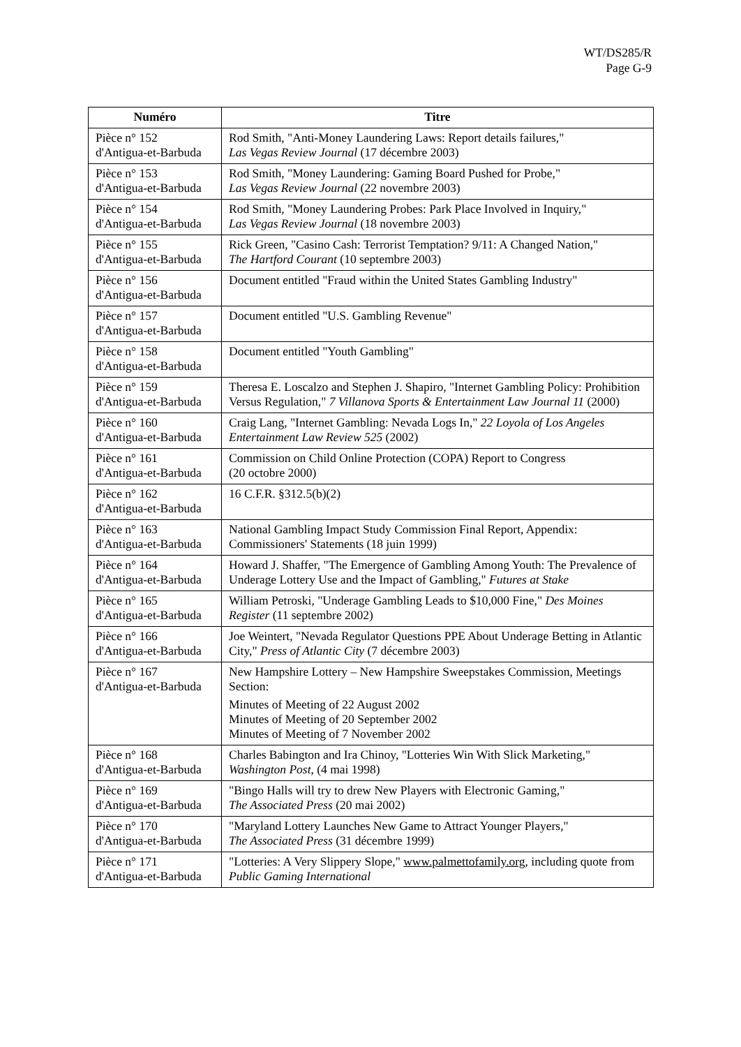WT/DS285/R
Page G-9
| Numéro | Titre |
| --- | --- |
| Pièce n° 152 d'Antigua-et-Barbuda | Rod Smith, "Anti-Money Laundering Laws: Report details failures," Las Vegas Review Journal (17 décembre 2003) |
| Pièce n° 153 d'Antigua-et-Barbuda | Rod Smith, "Money Laundering: Gaming Board Pushed for Probe," Las Vegas Review Journal (22 novembre 2003) |
| Pièce n° 154 d'Antigua-et-Barbuda | Rod Smith, "Money Laundering Probes: Park Place Involved in Inquiry," Las Vegas Review Journal (18 novembre 2003) |
| Pièce n° 155 d'Antigua-et-Barbuda | Rick Green, "Casino Cash: Terrorist Temptation? 9/11: A Changed Nation," The Hartford Courant (10 septembre 2003) |
| Pièce n° 156 d'Antigua-et-Barbuda | Document entitled "Fraud within the United States Gambling Industry" |
| Pièce n° 157 d'Antigua-et-Barbuda | Document entitled "U.S. Gambling Revenue" |
| Pièce n° 158 d'Antigua-et-Barbuda | Document entitled "Youth Gambling" |
| Pièce n° 159 d'Antigua-et-Barbuda | Theresa E. Loscalzo and Stephen J. Shapiro, "Internet Gambling Policy: Prohibition Versus Regulation," 7 Villanova Sports & Entertainment Law Journal 11 (2000) |
| Pièce n° 160 d'Antigua-et-Barbuda | Craig Lang, "Internet Gambling: Nevada Logs In," 22 Loyola of Los Angeles Entertainment Law Review 525 (2002) |
| Pièce n° 161 d'Antigua-et-Barbuda | Commission on Child Online Protection (COPA) Report to Congress (20 octobre 2000) |
| Pièce n° 162 d'Antigua-et-Barbuda | 16 C.F.R. §312.5(b)(2) |
| Pièce n° 163 d'Antigua-et-Barbuda | National Gambling Impact Study Commission Final Report, Appendix: Commissioners' Statements (18 juin 1999) |
| Pièce n° 164 d'Antigua-et-Barbuda | Howard J. Shaffer, "The Emergence of Gambling Among Youth: The Prevalence of Underage Lottery Use and the Impact of Gambling," Futures at Stake |
| Pièce n° 165 d'Antigua-et-Barbuda | William Petroski, "Underage Gambling Leads to $10,000 Fine," Des Moines Register (11 septembre 2002) |
| Pièce n° 166 d'Antigua-et-Barbuda | Joe Weintert, "Nevada Regulator Questions PPE About Underage Betting in Atlantic City," Press of Atlantic City (7 décembre 2003) |
| Pièce n° 167 d'Antigua-et-Barbuda | New Hampshire Lottery – New Hampshire Sweepstakes Commission, Meetings Section: Minutes of Meeting of 22 August 2002 Minutes of Meeting of 20 September 2002 Minutes of Meeting of 7 November 2002 |
| Pièce n° 168 d'Antigua-et-Barbuda | Charles Babington and Ira Chinoy, "Lotteries Win With Slick Marketing," Washington Post , (4 mai 1998) |
| Pièce n° 169 d'Antigua-et-Barbuda | "Bingo Halls will try to drew New Players with Electronic Gaming," The Associated Press (20 mai 2002) |
| Pièce n° 170 d'Antigua-et-Barbuda | "Maryland Lottery Launches New Game to Attract Younger Players," The Associated Press (31 décembre 1999) |
| Pièce n° 171 d'Antigua-et-Barbuda | "Lotteries: A Very Slippery Slope," www.palmettofamily.org , including quote from Public Gaming International |